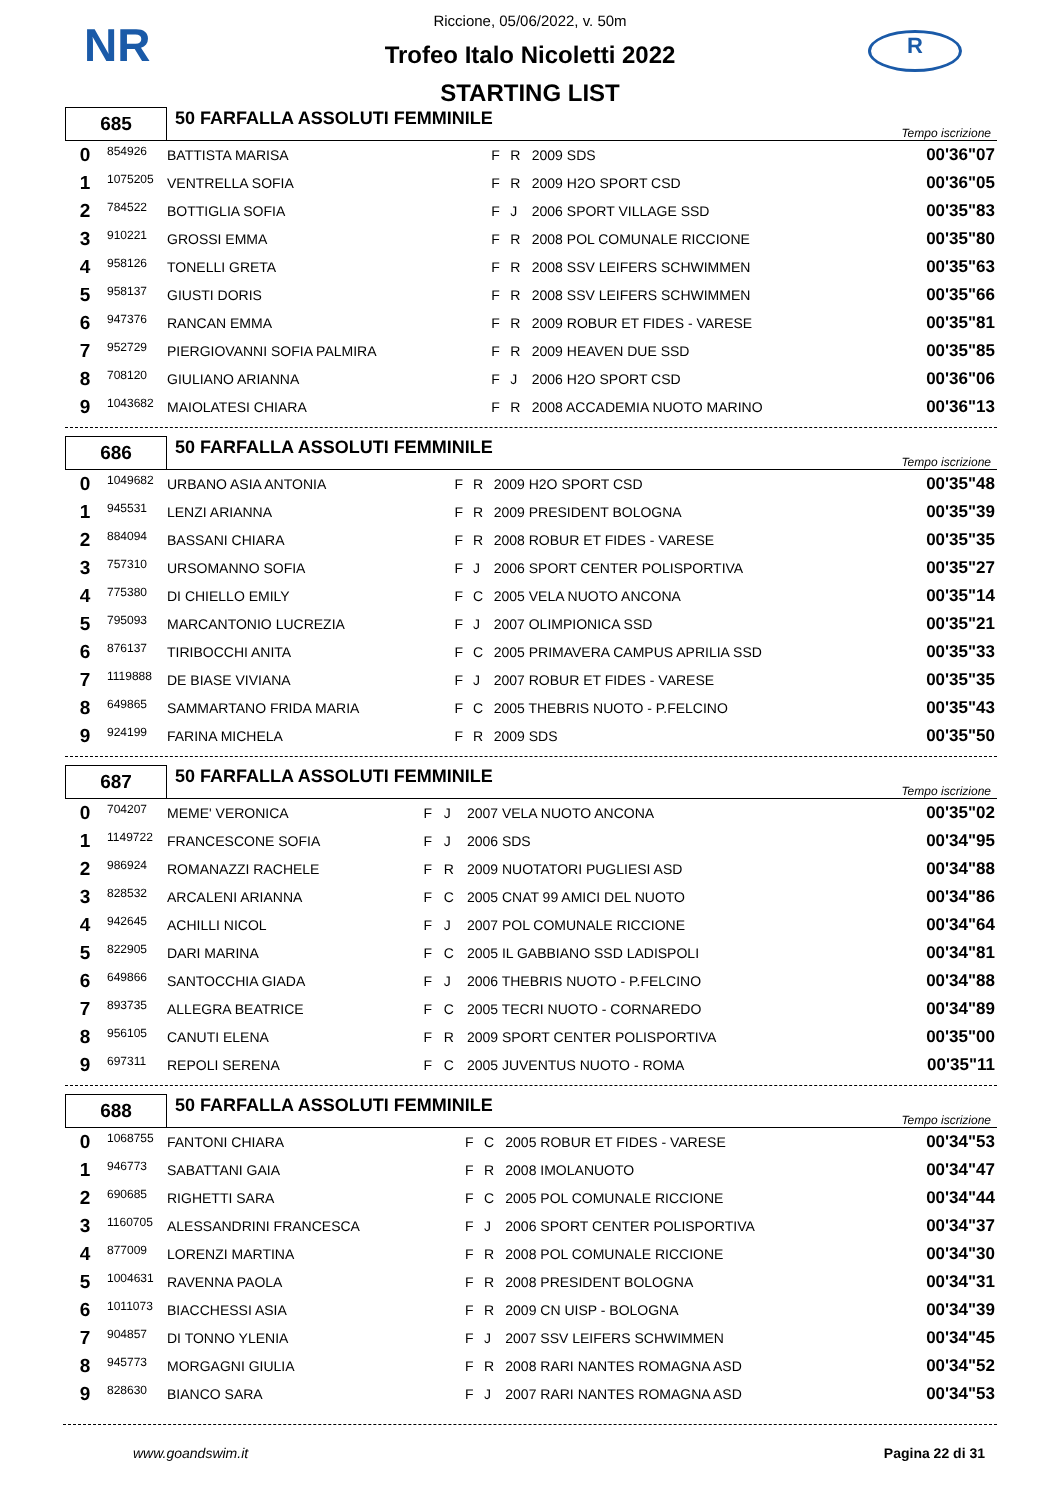NR R
Riccione, 05/06/2022, v. 50m
Trofeo Italo Nicoletti 2022
STARTING LIST
| 685 | 50 FARFALLA ASSOLUTI FEMMINILE | Tempo iscrizione |
| 0 | 854926 | BATTISTA MARISA | F | R | 2009 SDS | 00'36"07 |
| 1 | 1075205 | VENTRELLA SOFIA | F | R | 2009 H2O SPORT CSD | 00'36"05 |
| 2 | 784522 | BOTTIGLIA SOFIA | F | J | 2006 SPORT VILLAGE SSD | 00'35"83 |
| 3 | 910221 | GROSSI EMMA | F | R | 2008 POL COMUNALE RICCIONE | 00'35"80 |
| 4 | 958126 | TONELLI GRETA | F | R | 2008 SSV LEIFERS SCHWIMMEN | 00'35"63 |
| 5 | 958137 | GIUSTI DORIS | F | R | 2008 SSV LEIFERS SCHWIMMEN | 00'35"66 |
| 6 | 947376 | RANCAN EMMA | F | R | 2009 ROBUR ET FIDES - VARESE | 00'35"81 |
| 7 | 952729 | PIERGIOVANNI SOFIA PALMIRA | F | R | 2009 HEAVEN DUE SSD | 00'35"85 |
| 8 | 708120 | GIULIANO ARIANNA | F | J | 2006 H2O SPORT CSD | 00'36"06 |
| 9 | 1043682 | MAIOLATESI CHIARA | F | R | 2008 ACCADEMIA NUOTO MARINO | 00'36"13 |
| 686 | 50 FARFALLA ASSOLUTI FEMMINILE | Tempo iscrizione |
| 0 | 1049682 | URBANO ASIA ANTONIA | F | R | 2009 H2O SPORT CSD | 00'35"48 |
| 1 | 945531 | LENZI ARIANNA | F | R | 2009 PRESIDENT BOLOGNA | 00'35"39 |
| 2 | 884094 | BASSANI CHIARA | F | R | 2008 ROBUR ET FIDES - VARESE | 00'35"35 |
| 3 | 757310 | URSOMANNO SOFIA | F | J | 2006 SPORT CENTER POLISPORTIVA | 00'35"27 |
| 4 | 775380 | DI CHIELLO EMILY | F | C | 2005 VELA NUOTO ANCONA | 00'35"14 |
| 5 | 795093 | MARCANTONIO LUCREZIA | F | J | 2007 OLIMPIONICA SSD | 00'35"21 |
| 6 | 876137 | TIRIBOCCHI ANITA | F | C | 2005 PRIMAVERA CAMPUS APRILIA SSD | 00'35"33 |
| 7 | 1119888 | DE BIASE VIVIANA | F | J | 2007 ROBUR ET FIDES - VARESE | 00'35"35 |
| 8 | 649865 | SAMMARTANO FRIDA MARIA | F | C | 2005 THEBRIS NUOTO - P.FELCINO | 00'35"43 |
| 9 | 924199 | FARINA MICHELA | F | R | 2009 SDS | 00'35"50 |
| 687 | 50 FARFALLA ASSOLUTI FEMMINILE | Tempo iscrizione |
| 0 | 704207 | MEME' VERONICA | F | J | 2007 VELA NUOTO ANCONA | 00'35"02 |
| 1 | 1149722 | FRANCESCONE SOFIA | F | J | 2006 SDS | 00'34"95 |
| 2 | 986924 | ROMANAZZI RACHELE | F | R | 2009 NUOTATORI PUGLIESI ASD | 00'34"88 |
| 3 | 828532 | ARCALENI ARIANNA | F | C | 2005 CNAT 99 AMICI DEL NUOTO | 00'34"86 |
| 4 | 942645 | ACHILLI NICOL | F | J | 2007 POL COMUNALE RICCIONE | 00'34"64 |
| 5 | 822905 | DARI MARINA | F | C | 2005 IL GABBIANO SSD LADISPOLI | 00'34"81 |
| 6 | 649866 | SANTOCCHIA GIADA | F | J | 2006 THEBRIS NUOTO - P.FELCINO | 00'34"88 |
| 7 | 893735 | ALLEGRA BEATRICE | F | C | 2005 TECRI NUOTO - CORNAREDO | 00'34"89 |
| 8 | 956105 | CANUTI ELENA | F | R | 2009 SPORT CENTER POLISPORTIVA | 00'35"00 |
| 9 | 697311 | REPOLI SERENA | F | C | 2005 JUVENTUS NUOTO - ROMA | 00'35"11 |
| 688 | 50 FARFALLA ASSOLUTI FEMMINILE | Tempo iscrizione |
| 0 | 1068755 | FANTONI CHIARA | F | C | 2005 ROBUR ET FIDES - VARESE | 00'34"53 |
| 1 | 946773 | SABATTANI GAIA | F | R | 2008 IMOLANUOTO | 00'34"47 |
| 2 | 690685 | RIGHETTI SARA | F | C | 2005 POL COMUNALE RICCIONE | 00'34"44 |
| 3 | 1160705 | ALESSANDRINI FRANCESCA | F | J | 2006 SPORT CENTER POLISPORTIVA | 00'34"37 |
| 4 | 877009 | LORENZI MARTINA | F | R | 2008 POL COMUNALE RICCIONE | 00'34"30 |
| 5 | 1004631 | RAVENNA PAOLA | F | R | 2008 PRESIDENT BOLOGNA | 00'34"31 |
| 6 | 1011073 | BIACCHESSI ASIA | F | R | 2009 CN UISP - BOLOGNA | 00'34"39 |
| 7 | 904857 | DI TONNO YLENIA | F | J | 2007 SSV LEIFERS SCHWIMMEN | 00'34"45 |
| 8 | 945773 | MORGAGNI GIULIA | F | R | 2008 RARI NANTES ROMAGNA ASD | 00'34"52 |
| 9 | 828630 | BIANCO SARA | F | J | 2007 RARI NANTES ROMAGNA ASD | 00'34"53 |
www.goandswim.it Pagina 22 di 31